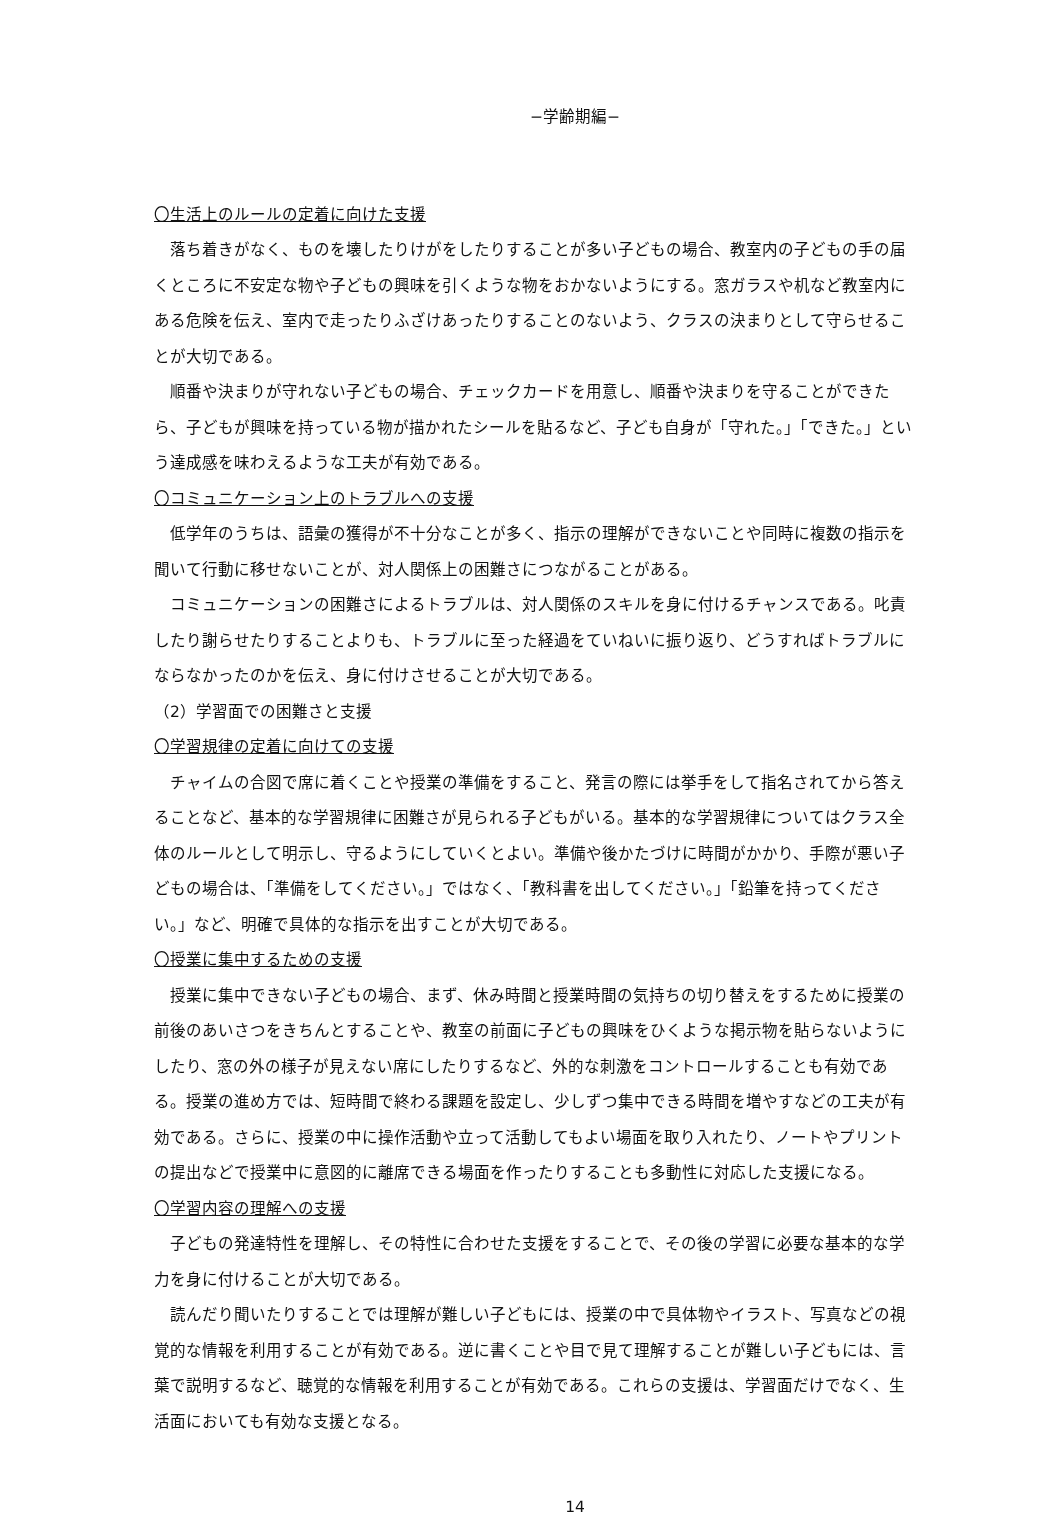−学齢期編−
〇生活上のルールの定着に向けた支援
落ち着きがなく、ものを壊したりけがをしたりすることが多い子どもの場合、教室内の子どもの手の届くところに不安定な物や子どもの興味を引くような物をおかないようにする。窓ガラスや机など教室内にある危険を伝え、室内で走ったりふざけあったりすることのないよう、クラスの決まりとして守らせることが大切である。
順番や決まりが守れない子どもの場合、チェックカードを用意し、順番や決まりを守ることができたら、子どもが興味を持っている物が描かれたシールを貼るなど、子ども自身が「守れた。」「できた。」という達成感を味わえるような工夫が有効である。
〇コミュニケーション上のトラブルへの支援
低学年のうちは、語彙の獲得が不十分なことが多く、指示の理解ができないことや同時に複数の指示を聞いて行動に移せないことが、対人関係上の困難さにつながることがある。
コミュニケーションの困難さによるトラブルは、対人関係のスキルを身に付けるチャンスである。叱責したり謝らせたりすることよりも、トラブルに至った経過をていねいに振り返り、どうすればトラブルにならなかったのかを伝え、身に付けさせることが大切である。
（2）学習面での困難さと支援
〇学習規律の定着に向けての支援
チャイムの合図で席に着くことや授業の準備をすること、発言の際には挙手をして指名されてから答えることなど、基本的な学習規律に困難さが見られる子どもがいる。基本的な学習規律についてはクラス全体のルールとして明示し、守るようにしていくとよい。準備や後かたづけに時間がかかり、手際が悪い子どもの場合は、「準備をしてください。」ではなく、「教科書を出してください。」「鉛筆を持ってください。」など、明確で具体的な指示を出すことが大切である。
〇授業に集中するための支援
授業に集中できない子どもの場合、まず、休み時間と授業時間の気持ちの切り替えをするために授業の前後のあいさつをきちんとすることや、教室の前面に子どもの興味をひくような掲示物を貼らないようにしたり、窓の外の様子が見えない席にしたりするなど、外的な刺激をコントロールすることも有効である。授業の進め方では、短時間で終わる課題を設定し、少しずつ集中できる時間を増やすなどの工夫が有効である。さらに、授業の中に操作活動や立って活動してもよい場面を取り入れたり、ノートやプリントの提出などで授業中に意図的に離席できる場面を作ったりすることも多動性に対応した支援になる。
〇学習内容の理解への支援
子どもの発達特性を理解し、その特性に合わせた支援をすることで、その後の学習に必要な基本的な学力を身に付けることが大切である。
読んだり聞いたりすることでは理解が難しい子どもには、授業の中で具体物やイラスト、写真などの視覚的な情報を利用することが有効である。逆に書くことや目で見て理解することが難しい子どもには、言葉で説明するなど、聴覚的な情報を利用することが有効である。これらの支援は、学習面だけでなく、生活面においても有効な支援となる。
14